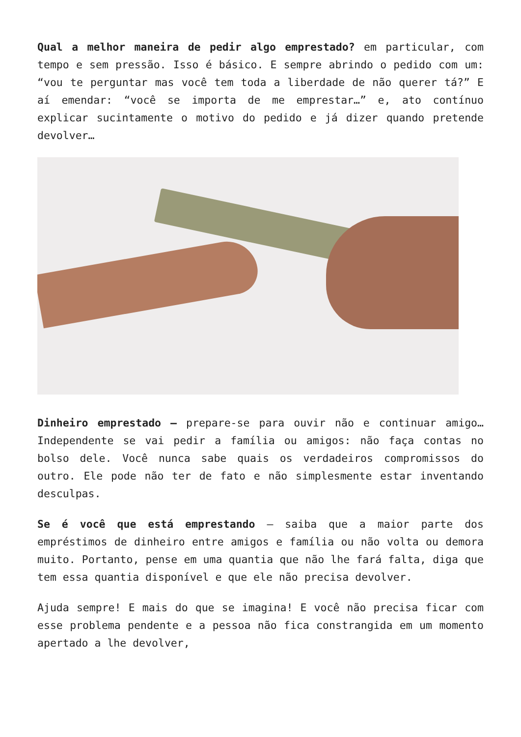Qual a melhor maneira de pedir algo emprestado? em particular, com tempo e sem pressão. Isso é básico. E sempre abrindo o pedido com um: “vou te perguntar mas você tem toda a liberdade de não querer tá?” E aí emendar: “você se importa de me emprestar…” e, ato contínuo explicar sucintamente o motivo do pedido e já dizer quando pretende devolver…
Dinheiro emprestado – prepare-se para ouvir não e continuar amigo… Independente se vai pedir a família ou amigos: não faça contas no bolso dele. Você nunca sabe quais os verdadeiros compromissos do outro. Ele pode não ter de fato e não simplesmente estar inventando desculpas.
Se é você que está emprestando – saiba que a maior parte dos empréstimos de dinheiro entre amigos e família ou não volta ou demora muito. Portanto, pense em uma quantia que não lhe fará falta, diga que tem essa quantia disponível e que ele não precisa devolver.
Ajuda sempre! E mais do que se imagina! E você não precisa ficar com esse problema pendente e a pessoa não fica constrangida em um momento apertado a lhe devolver,